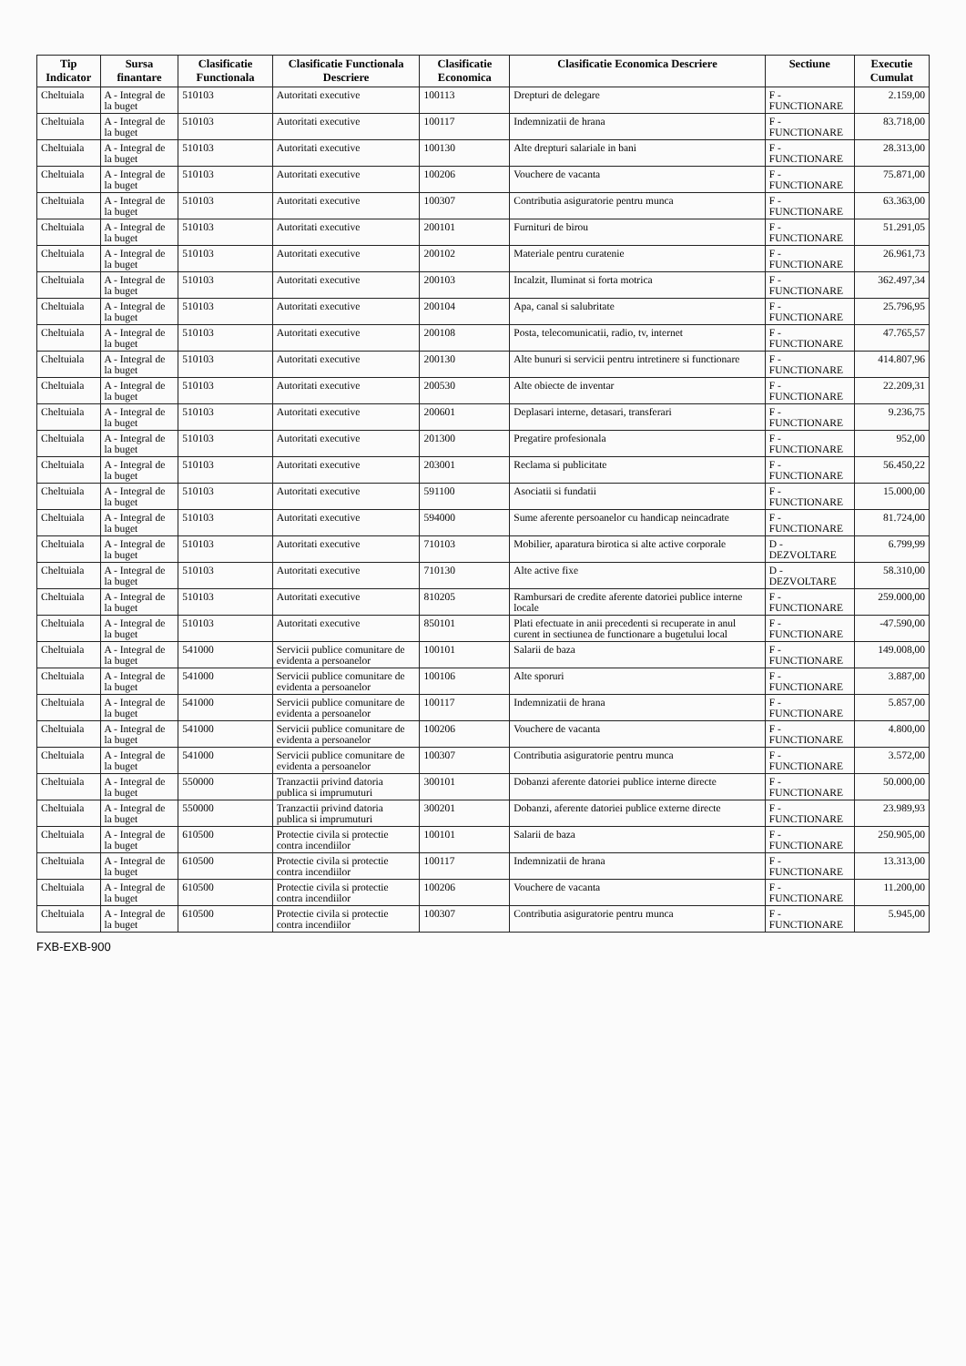| Tip Indicator | Sursa finantare | Clasificatie Functionala | Clasificatie Functionala Descriere | Clasificatie Economica | Clasificatie Economica Descriere | Sectiune | Executie Cumulat |
| --- | --- | --- | --- | --- | --- | --- | --- |
| Cheltuiala | A - Integral de la buget | 510103 | Autoritati executive | 100113 | Drepturi de delegare | F - FUNCTIONARE | 2.159,00 |
| Cheltuiala | A - Integral de la buget | 510103 | Autoritati executive | 100117 | Indemnizatii de hrana | F - FUNCTIONARE | 83.718,00 |
| Cheltuiala | A - Integral de la buget | 510103 | Autoritati executive | 100130 | Alte drepturi salariale in bani | F - FUNCTIONARE | 28.313,00 |
| Cheltuiala | A - Integral de la buget | 510103 | Autoritati executive | 100206 | Vouchere de vacanta | F - FUNCTIONARE | 75.871,00 |
| Cheltuiala | A - Integral de la buget | 510103 | Autoritati executive | 100307 | Contributia asiguratorie pentru munca | F - FUNCTIONARE | 63.363,00 |
| Cheltuiala | A - Integral de la buget | 510103 | Autoritati executive | 200101 | Furnituri de birou | F - FUNCTIONARE | 51.291,05 |
| Cheltuiala | A - Integral de la buget | 510103 | Autoritati executive | 200102 | Materiale pentru curatenie | F - FUNCTIONARE | 26.961,73 |
| Cheltuiala | A - Integral de la buget | 510103 | Autoritati executive | 200103 | Incalzit, Iluminat si forta motrica | F - FUNCTIONARE | 362.497,34 |
| Cheltuiala | A - Integral de la buget | 510103 | Autoritati executive | 200104 | Apa, canal si salubritate | F - FUNCTIONARE | 25.796,95 |
| Cheltuiala | A - Integral de la buget | 510103 | Autoritati executive | 200108 | Posta, telecomunicatii, radio, tv, internet | F - FUNCTIONARE | 47.765,57 |
| Cheltuiala | A - Integral de la buget | 510103 | Autoritati executive | 200130 | Alte bunuri si servicii pentru intretinere si functionare | F - FUNCTIONARE | 414.807,96 |
| Cheltuiala | A - Integral de la buget | 510103 | Autoritati executive | 200530 | Alte obiecte de inventar | F - FUNCTIONARE | 22.209,31 |
| Cheltuiala | A - Integral de la buget | 510103 | Autoritati executive | 200601 | Deplasari interne, detasari, transferari | F - FUNCTIONARE | 9.236,75 |
| Cheltuiala | A - Integral de la buget | 510103 | Autoritati executive | 201300 | Pregatire profesionala | F - FUNCTIONARE | 952,00 |
| Cheltuiala | A - Integral de la buget | 510103 | Autoritati executive | 203001 | Reclama si publicitate | F - FUNCTIONARE | 56.450,22 |
| Cheltuiala | A - Integral de la buget | 510103 | Autoritati executive | 591100 | Asociatii si fundatii | F - FUNCTIONARE | 15.000,00 |
| Cheltuiala | A - Integral de la buget | 510103 | Autoritati executive | 594000 | Sume aferente persoanelor cu handicap neincadrate | F - FUNCTIONARE | 81.724,00 |
| Cheltuiala | A - Integral de la buget | 510103 | Autoritati executive | 710103 | Mobilier, aparatura birotica si alte active corporale | D - DEZVOLTARE | 6.799,99 |
| Cheltuiala | A - Integral de la buget | 510103 | Autoritati executive | 710130 | Alte active fixe | D - DEZVOLTARE | 58.310,00 |
| Cheltuiala | A - Integral de la buget | 510103 | Autoritati executive | 810205 | Rambursari de credite aferente datoriei publice interne locale | F - FUNCTIONARE | 259.000,00 |
| Cheltuiala | A - Integral de la buget | 510103 | Autoritati executive | 850101 | Plati efectuate in anii precedenti si recuperate in anul curent in sectiunea de functionare a bugetului local | F - FUNCTIONARE | -47.590,00 |
| Cheltuiala | A - Integral de la buget | 541000 | Servicii publice comunitare de evidenta a persoanelor | 100101 | Salarii de baza | F - FUNCTIONARE | 149.008,00 |
| Cheltuiala | A - Integral de la buget | 541000 | Servicii publice comunitare de evidenta a persoanelor | 100106 | Alte sporuri | F - FUNCTIONARE | 3.887,00 |
| Cheltuiala | A - Integral de la buget | 541000 | Servicii publice comunitare de evidenta a persoanelor | 100117 | Indemnizatii de hrana | F - FUNCTIONARE | 5.857,00 |
| Cheltuiala | A - Integral de la buget | 541000 | Servicii publice comunitare de evidenta a persoanelor | 100206 | Vouchere de vacanta | F - FUNCTIONARE | 4.800,00 |
| Cheltuiala | A - Integral de la buget | 541000 | Servicii publice comunitare de evidenta a persoanelor | 100307 | Contributia asiguratorie pentru munca | F - FUNCTIONARE | 3.572,00 |
| Cheltuiala | A - Integral de la buget | 550000 | Tranzactii privind datoria publica si imprumuturi | 300101 | Dobanzi aferente datoriei publice interne directe | F - FUNCTIONARE | 50.000,00 |
| Cheltuiala | A - Integral de la buget | 550000 | Tranzactii privind datoria publica si imprumuturi | 300201 | Dobanzi, aferente datoriei publice externe directe | F - FUNCTIONARE | 23.989,93 |
| Cheltuiala | A - Integral de la buget | 610500 | Protectie civila si protectie contra incendiilor | 100101 | Salarii de baza | F - FUNCTIONARE | 250.905,00 |
| Cheltuiala | A - Integral de la buget | 610500 | Protectie civila si protectie contra incendiilor | 100117 | Indemnizatii de hrana | F - FUNCTIONARE | 13.313,00 |
| Cheltuiala | A - Integral de la buget | 610500 | Protectie civila si protectie contra incendiilor | 100206 | Vouchere de vacanta | F - FUNCTIONARE | 11.200,00 |
| Cheltuiala | A - Integral de la buget | 610500 | Protectie civila si protectie contra incendiilor | 100307 | Contributia asiguratorie pentru munca | F - FUNCTIONARE | 5.945,00 |
FXB-EXB-900